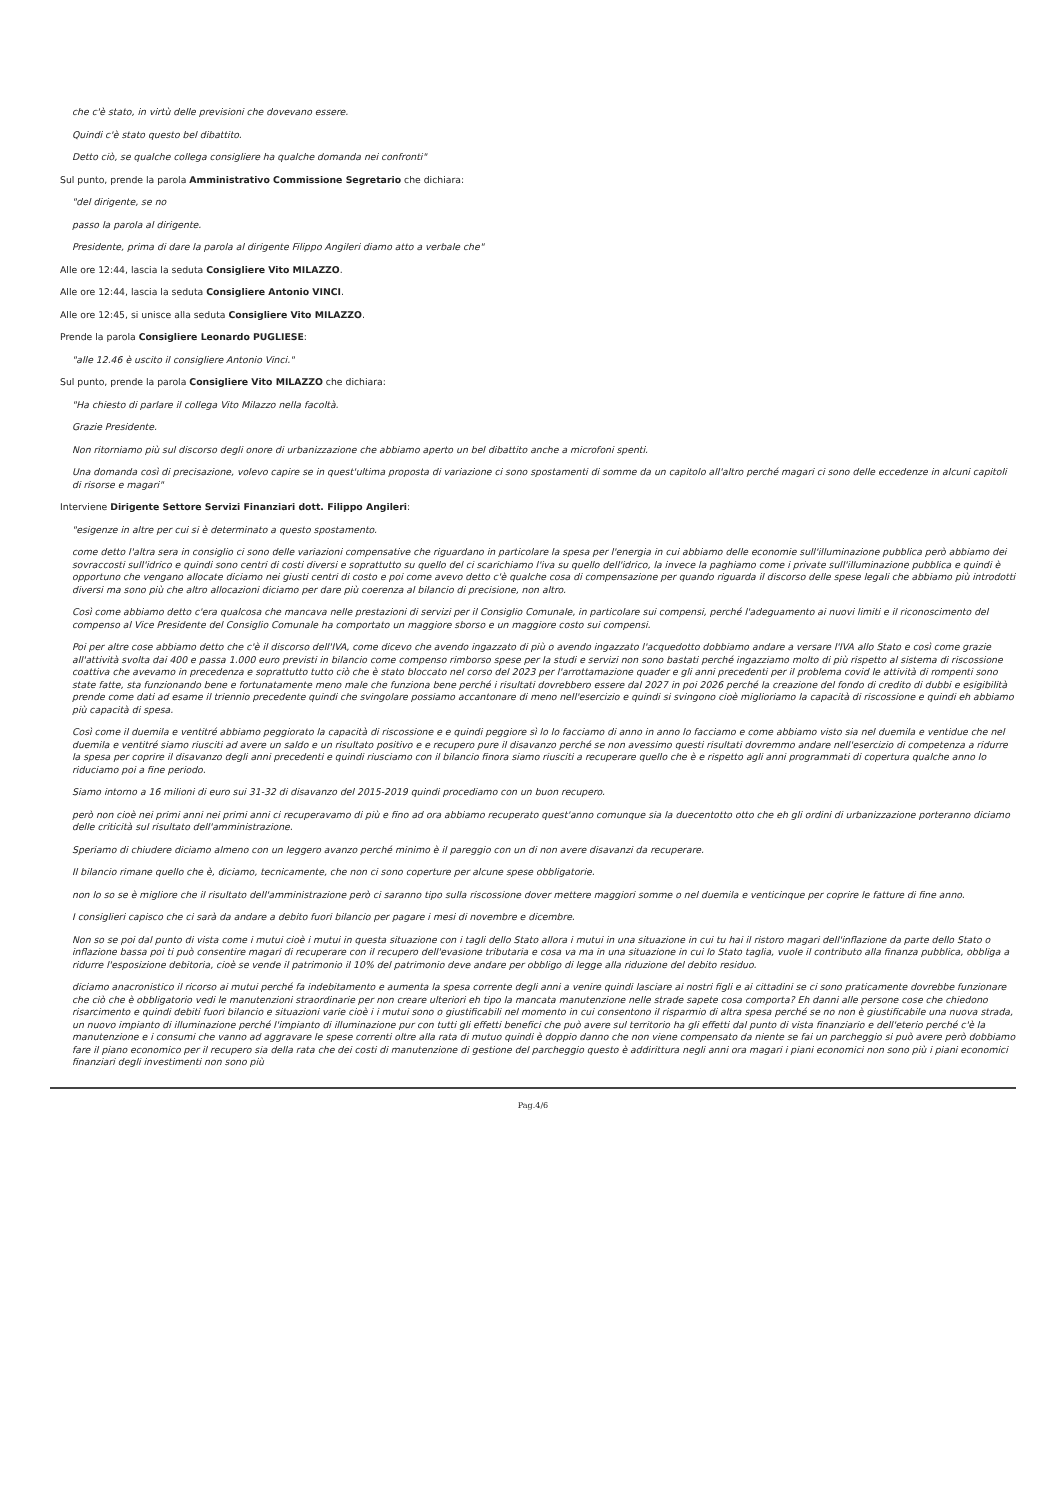che c'è stato, in virtù delle previsioni che dovevano essere.
Quindi c'è stato questo bel dibattito.
Detto ciò, se qualche collega consigliere ha qualche domanda nei confronti"
Sul punto, prende la parola Amministrativo Commissione Segretario che dichiara:
"del dirigente, se no
passo la parola al dirigente.
Presidente, prima di dare la parola al dirigente Filippo Angileri diamo atto a verbale che"
Alle ore 12:44, lascia la seduta Consigliere Vito MILAZZO.
Alle ore 12:44, lascia la seduta Consigliere Antonio VINCI.
Alle ore 12:45, si unisce alla seduta Consigliere Vito MILAZZO.
Prende la parola Consigliere Leonardo PUGLIESE:
"alle 12.46 è uscito il consigliere Antonio Vinci."
Sul punto, prende la parola Consigliere Vito MILAZZO che dichiara:
"Ha chiesto di parlare il collega Vito Milazzo nella facoltà.
Grazie Presidente.
Non ritorniamo più sul discorso degli onore di urbanizzazione che abbiamo aperto un bel dibattito anche a microfoni spenti.
Una domanda così di precisazione, volevo capire se in quest'ultima proposta di variazione ci sono spostamenti di somme da un capitolo all'altro perché magari ci sono delle eccedenze in alcuni capitoli di risorse e magari"
Interviene Dirigente Settore Servizi Finanziari dott. Filippo Angileri:
"esigenze in altre per cui si è determinato a questo spostamento.
come detto l'altra sera in consiglio ci sono delle variazioni compensative che riguardano in particolare la spesa per l'energia in cui abbiamo delle economie sull'illuminazione pubblica però abbiamo dei sovraccosti sull'idrico e quindi sono centri di costi diversi e soprattutto su quello del ci scarichiamo l'iva su quello dell'idrico, la invece la paghiamo come i private sull'illuminazione pubblica e quindi è opportuno che vengano allocate diciamo nei giusti centri di costo e poi come avevo detto c'è qualche cosa di compensazione per quando riguarda il discorso delle spese legali che abbiamo più introdotti diversi ma sono più che altro allocazioni diciamo per dare più coerenza al bilancio di precisione, non altro.
Così come abbiamo detto c'era qualcosa che mancava nelle prestazioni di servizi per il Consiglio Comunale, in particolare sui compensi, perché l'adeguamento ai nuovi limiti e il riconoscimento del compenso al Vice Presidente del Consiglio Comunale ha comportato un maggiore sborso e un maggiore costo sui compensi.
Poi per altre cose abbiamo detto che c'è il discorso dell'IVA, come dicevo che avendo ingazzato di più o avendo ingazzato l'acquedotto dobbiamo andare a versare l'IVA allo Stato e così come grazie all'attività svolta dai 400 e passa 1.000 euro previsti in bilancio come compenso rimborso spese per la studi e servizi non sono bastati perché ingazziamo molto di più rispetto al sistema di riscossione coattiva che avevamo in precedenza e soprattutto tutto ciò che è stato bloccato nel corso del 2023 per l'arrottamazione quader e gli anni precedenti per il problema covid le attività di rompenti sono state fatte, sta funzionando bene e fortunatamente meno male che funziona bene perché i risultati dovrebbero essere dal 2027 in poi 2026 perché la creazione del fondo di credito di dubbi e esigibilità prende come dati ad esame il triennio precedente quindi che svingolare possiamo accantonare di meno nell'esercizio e quindi si svingono cioè miglioriamo la capacità di riscossione e quindi eh abbiamo più capacità di spesa.
Così come il duemila e ventitré abbiamo peggiorato la capacità di riscossione e e quindi peggiore sì lo lo facciamo di anno in anno lo facciamo e come abbiamo visto sia nel duemila e ventidue che nel duemila e ventitré siamo riusciti ad avere un saldo e un risultato positivo e e recupero pure il disavanzo perché se non avessimo questi risultati dovremmo andare nell'esercizio di competenza a ridurre la spesa per coprire il disavanzo degli anni precedenti e quindi riusciamo con il bilancio finora siamo riusciti a recuperare quello che è e rispetto agli anni programmati di copertura qualche anno lo riduciamo poi a fine periodo.
Siamo intorno a 16 milioni di euro sui 31-32 di disavanzo del 2015-2019 quindi procediamo con un buon recupero.
però non cioè nei primi anni nei primi anni ci recuperavamo di più e fino ad ora abbiamo recuperato quest'anno comunque sia la duecentotto otto che eh gli ordini di urbanizzazione porteranno diciamo delle criticità sul risultato dell'amministrazione.
Speriamo di chiudere diciamo almeno con un leggero avanzo perché minimo è il pareggio con un di non avere disavanzi da recuperare.
Il bilancio rimane quello che è, diciamo, tecnicamente, che non ci sono coperture per alcune spese obbligatorie.
non lo so se è migliore che il risultato dell'amministrazione però ci saranno tipo sulla riscossione dover mettere maggiori somme o nel duemila e venticinque per coprire le fatture di fine anno.
I consiglieri capisco che ci sarà da andare a debito fuori bilancio per pagare i mesi di novembre e dicembre.
Non so se poi dal punto di vista come i mutui cioè i mutui in questa situazione con i tagli dello Stato allora i mutui in una situazione in cui tu hai il ristoro magari dell'inflazione da parte dello Stato o inflazione bassa poi ti può consentire magari di recuperare con il recupero dell'evasione tributaria e cosa va ma in una situazione in cui lo Stato taglia, vuole il contributo alla finanza pubblica, obbliga a ridurre l'esposizione debitoria, cioè se vende il patrimonio il 10% del patrimonio deve andare per obbligo di legge alla riduzione del debito residuo.
diciamo anacronistico il ricorso ai mutui perché fa indebitamento e aumenta la spesa corrente degli anni a venire quindi lasciare ai nostri figli e ai cittadini se ci sono praticamente dovrebbe funzionare che ciò che è obbligatorio vedi le manutenzioni straordinarie per non creare ulteriori eh tipo la mancata manutenzione nelle strade sapete cosa comporta? Eh danni alle persone cose che chiedono risarcimento e quindi debiti fuori bilancio e situazioni varie cioè i i mutui sono o giustificabili nel momento in cui consentono il risparmio di altra spesa perché se no non è giustificabile una nuova strada, un nuovo impianto di illuminazione perché l'impianto di illuminazione pur con tutti gli effetti benefici che può avere sul territorio ha gli effetti dal punto di vista finanziario e dell'eterio perché c'è la manutenzione e i consumi che vanno ad aggravare le spese correnti oltre alla rata di mutuo quindi è doppio danno che non viene compensato da niente se fai un parcheggio si può avere però dobbiamo fare il piano economico per il recupero sia della rata che dei costi di manutenzione di gestione del parcheggio questo è addirittura negli anni ora magari i piani economici non sono più i piani economici finanziari degli investimenti non sono più
Pag.4/6